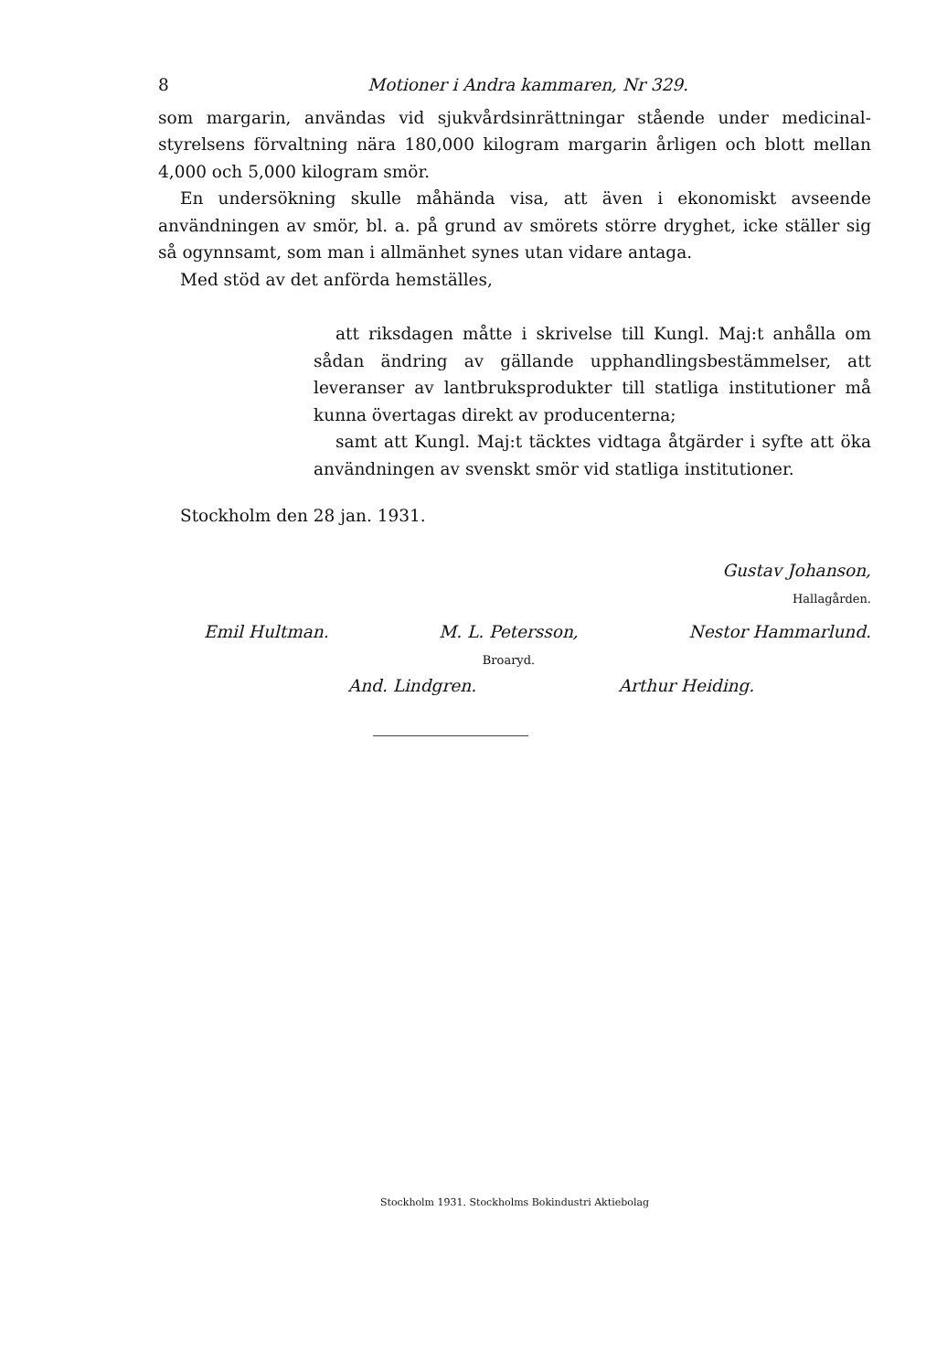8 Motioner i Andra kammaren, Nr 329.
som margarin, användas vid sjukvårdsinrättningar stående under medicinal­styrelsens förvaltning nära 180,000 kilogram margarin årligen och blott mellan 4,000 och 5,000 kilogram smör.
En undersökning skulle måhända visa, att även i ekonomiskt avseende användningen av smör, bl. a. på grund av smörets större dryghet, icke ställer sig så ogynnsamt, som man i allmänhet synes utan vidare antaga.
Med stöd av det anförda hemställes,
att riksdagen måtte i skrivelse till Kungl. Maj:t anhålla om sådan ändring av gällande upphandlingsbestämmelser, att leveranser av lantbruksprodukter till statliga institutioner må kunna övertagas direkt av producenterna;
samt att Kungl. Maj:t täcktes vidtaga åtgärder i syfte att öka användningen av svenskt smör vid statliga institu­tioner.
Stockholm den 28 jan. 1931.
Gustav Johanson,
Hallagården.
Emil Hultman. M. L. Petersson,
Broaryd. Nestor Hammarlund.
And. Lindgren. Arthur Heiding.
Stockholm 1931. Stockholms Bokindustri Aktiebolag